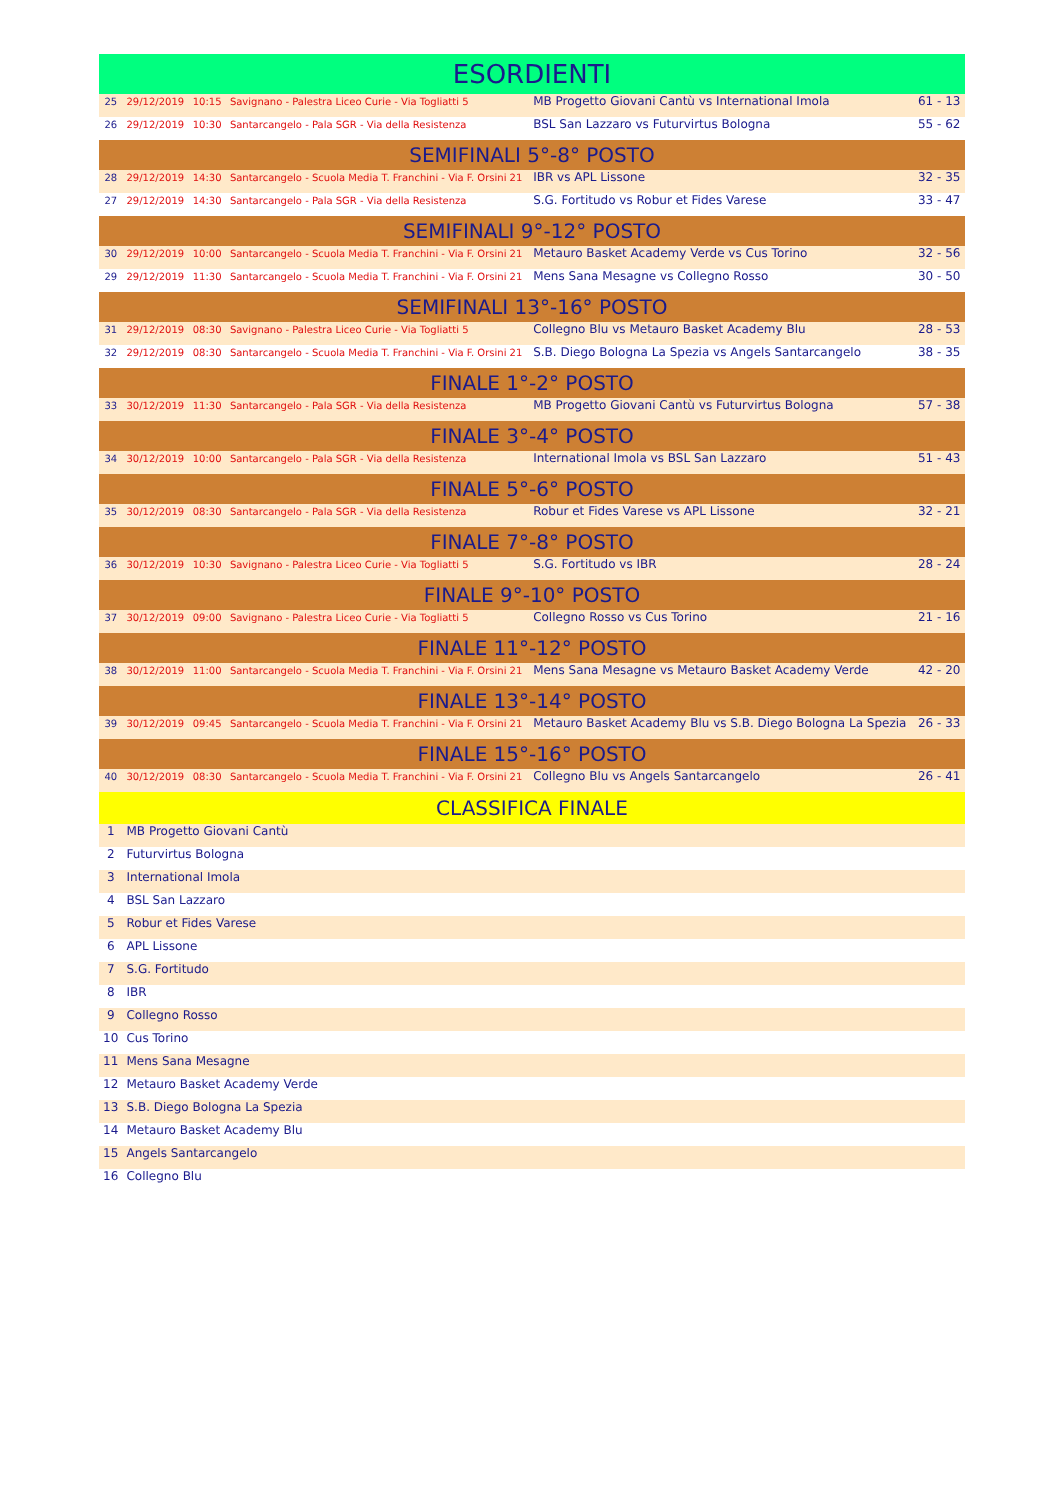| ESORDIENTI | | | | | |
| 25 | 29/12/2019 | 10:15 | Savignano - Palestra Liceo Curie - Via Togliatti 5 | MB Progetto Giovani Cantù vs International Imola | 61 - 13 |
| 26 | 29/12/2019 | 10:30 | Santarcangelo - Pala SGR - Via della Resistenza | BSL San Lazzaro vs Futurvirtus Bologna | 55 - 62 |
| SEMIFINALI 5°-8° POSTO | | | | | |
| 28 | 29/12/2019 | 14:30 | Santarcangelo - Scuola Media T. Franchini - Via F. Orsini 21 | IBR vs APL Lissone | 32 - 35 |
| 27 | 29/12/2019 | 14:30 | Santarcangelo - Pala SGR - Via della Resistenza | S.G. Fortitudo vs Robur et Fides Varese | 33 - 47 |
| SEMIFINALI 9°-12° POSTO | | | | | |
| 30 | 29/12/2019 | 10:00 | Santarcangelo - Scuola Media T. Franchini - Via F. Orsini 21 | Metauro Basket Academy Verde vs Cus Torino | 32 - 56 |
| 29 | 29/12/2019 | 11:30 | Santarcangelo - Scuola Media T. Franchini - Via F. Orsini 21 | Mens Sana Mesagne vs Collegno Rosso | 30 - 50 |
| SEMIFINALI 13°-16° POSTO | | | | | |
| 31 | 29/12/2019 | 08:30 | Savignano - Palestra Liceo Curie - Via Togliatti 5 | Collegno Blu vs Metauro Basket Academy Blu | 28 - 53 |
| 32 | 29/12/2019 | 08:30 | Santarcangelo - Scuola Media T. Franchini - Via F. Orsini 21 | S.B. Diego Bologna La Spezia vs Angels Santarcangelo | 38 - 35 |
| FINALE 1°-2° POSTO | | | | | |
| 33 | 30/12/2019 | 11:30 | Santarcangelo - Pala SGR - Via della Resistenza | MB Progetto Giovani Cantù vs Futurvirtus Bologna | 57 - 38 |
| FINALE 3°-4° POSTO | | | | | |
| 34 | 30/12/2019 | 10:00 | Santarcangelo - Pala SGR - Via della Resistenza | International Imola vs BSL San Lazzaro | 51 - 43 |
| FINALE 5°-6° POSTO | | | | | |
| 35 | 30/12/2019 | 08:30 | Santarcangelo - Pala SGR - Via della Resistenza | Robur et Fides Varese vs APL Lissone | 32 - 21 |
| FINALE 7°-8° POSTO | | | | | |
| 36 | 30/12/2019 | 10:30 | Savignano - Palestra Liceo Curie - Via Togliatti 5 | S.G. Fortitudo vs IBR | 28 - 24 |
| FINALE 9°-10° POSTO | | | | | |
| 37 | 30/12/2019 | 09:00 | Savignano - Palestra Liceo Curie - Via Togliatti 5 | Collegno Rosso vs Cus Torino | 21 - 16 |
| FINALE 11°-12° POSTO | | | | | |
| 38 | 30/12/2019 | 11:00 | Santarcangelo - Scuola Media T. Franchini - Via F. Orsini 21 | Mens Sana Mesagne vs Metauro Basket Academy Verde | 42 - 20 |
| FINALE 13°-14° POSTO | | | | | |
| 39 | 30/12/2019 | 09:45 | Santarcangelo - Scuola Media T. Franchini - Via F. Orsini 21 | Metauro Basket Academy Blu vs S.B. Diego Bologna La Spezia | 26 - 33 |
| FINALE 15°-16° POSTO | | | | | |
| 40 | 30/12/2019 | 08:30 | Santarcangelo - Scuola Media T. Franchini - Via F. Orsini 21 | Collegno Blu vs Angels Santarcangelo | 26 - 41 |
| CLASSIFICA FINALE | | | | | |
| 1 | MB Progetto Giovani Cantù | | | | |
| 2 | Futurvirtus Bologna | | | | |
| 3 | International Imola | | | | |
| 4 | BSL San Lazzaro | | | | |
| 5 | Robur et Fides Varese | | | | |
| 6 | APL Lissone | | | | |
| 7 | S.G. Fortitudo | | | | |
| 8 | IBR | | | | |
| 9 | Collegno Rosso | | | | |
| 10 | Cus Torino | | | | |
| 11 | Mens Sana Mesagne | | | | |
| 12 | Metauro Basket Academy Verde | | | | |
| 13 | S.B. Diego Bologna La Spezia | | | | |
| 14 | Metauro Basket Academy Blu | | | | |
| 15 | Angels Santarcangelo | | | | |
| 16 | Collegno Blu | | | | |